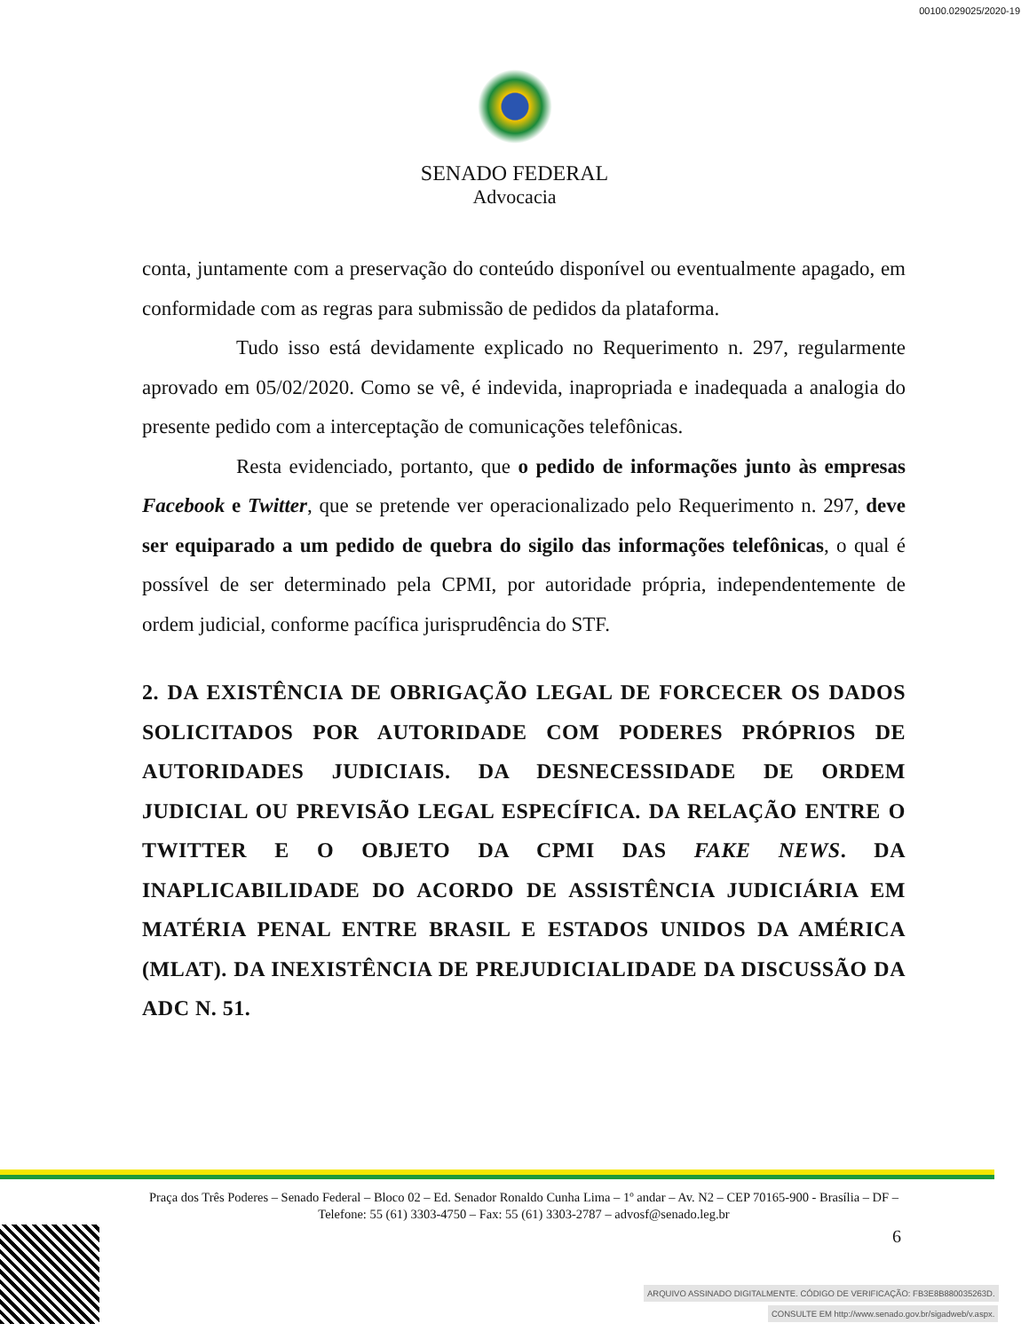00100.029025/2020-19
SENADO FEDERAL
Advocacia
conta, juntamente com a preservação do conteúdo disponível ou eventualmente apagado, em conformidade com as regras para submissão de pedidos da plataforma.
Tudo isso está devidamente explicado no Requerimento n. 297, regularmente aprovado em 05/02/2020. Como se vê, é indevida, inapropriada e inadequada a analogia do presente pedido com a interceptação de comunicações telefônicas.
Resta evidenciado, portanto, que o pedido de informações junto às empresas Facebook e Twitter, que se pretende ver operacionalizado pelo Requerimento n. 297, deve ser equiparado a um pedido de quebra do sigilo das informações telefônicas, o qual é possível de ser determinado pela CPMI, por autoridade própria, independentemente de ordem judicial, conforme pacífica jurisprudência do STF.
2. DA EXISTÊNCIA DE OBRIGAÇÃO LEGAL DE FORCECER OS DADOS SOLICITADOS POR AUTORIDADE COM PODERES PRÓPRIOS DE AUTORIDADES JUDICIAIS. DA DESNECESSIDADE DE ORDEM JUDICIAL OU PREVISÃO LEGAL ESPECÍFICA. DA RELAÇÃO ENTRE O TWITTER E O OBJETO DA CPMI DAS FAKE NEWS. DA INAPLICABILIDADE DO ACORDO DE ASSISTÊNCIA JUDICIÁRIA EM MATÉRIA PENAL ENTRE BRASIL E ESTADOS UNIDOS DA AMÉRICA (MLAT). DA INEXISTÊNCIA DE PREJUDICIALIDADE DA DISCUSSÃO DA ADC N. 51.
Praça dos Três Poderes – Senado Federal – Bloco 02 – Ed. Senador Ronaldo Cunha Lima – 1º andar – Av. N2 – CEP 70165-900 - Brasília – DF – Telefone: 55 (61) 3303-4750 – Fax: 55 (61) 3303-2787 – advosf@senado.leg.br
6
ARQUIVO ASSINADO DIGITALMENTE. CÓDIGO DE VERIFICAÇÃO: FB3E8B880035263D.
CONSULTE EM http://www.senado.gov.br/sigadweb/v.aspx.